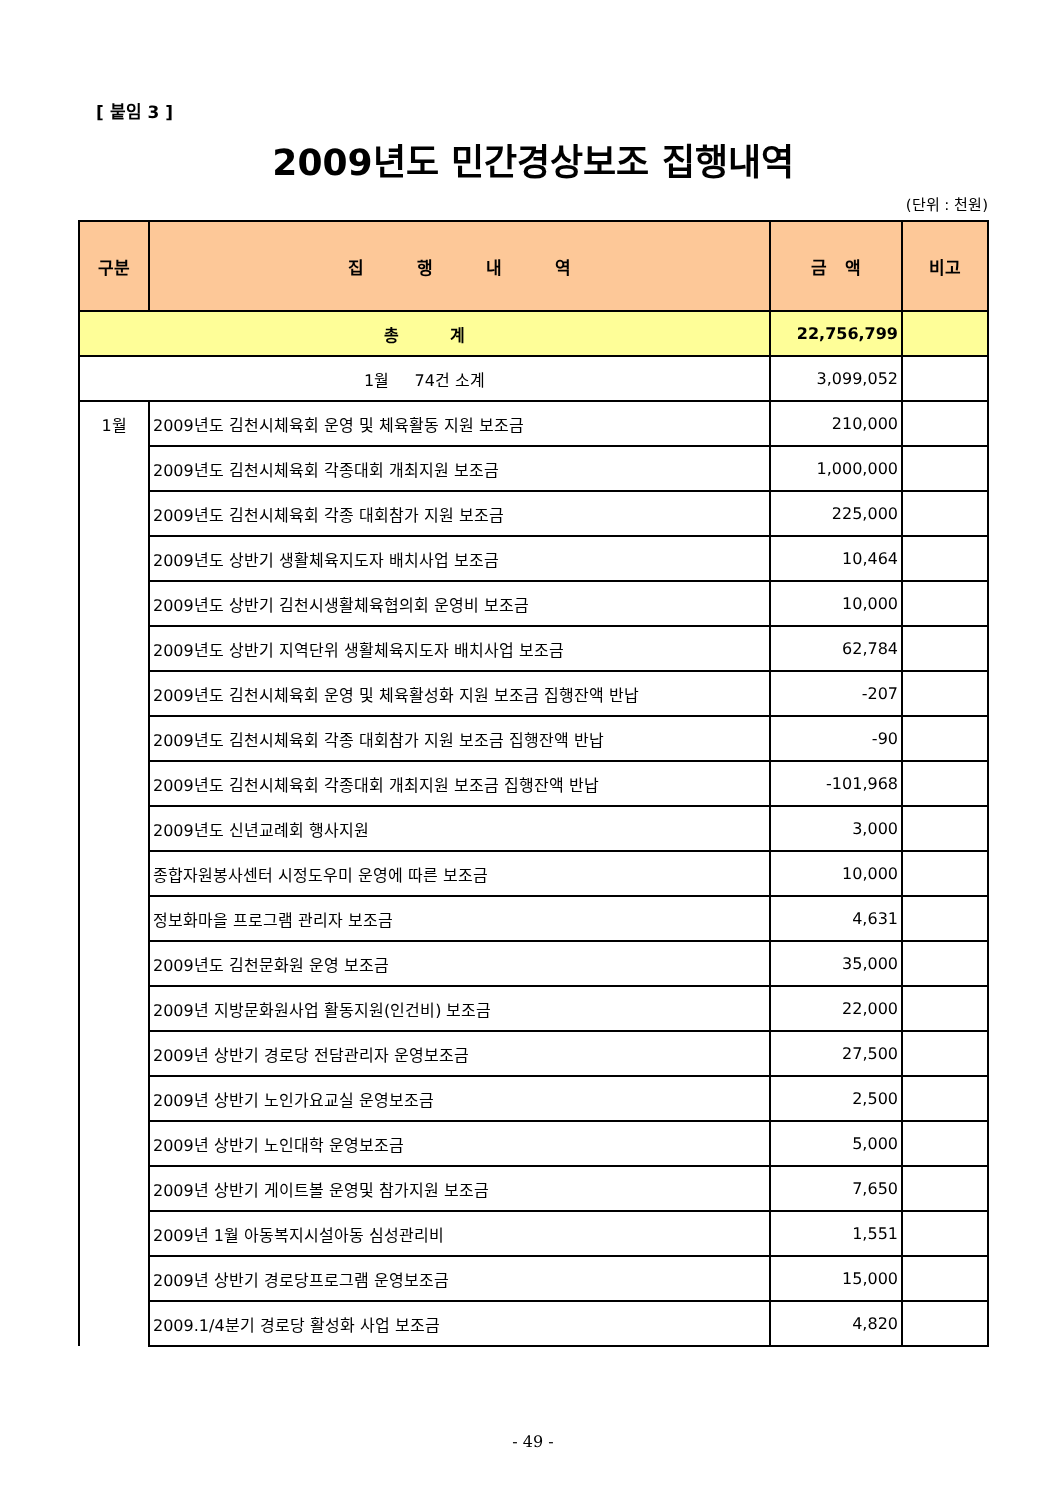[ 붙임 3 ]
2009년도 민간경상보조 집행내역
(단위 : 천원)
| 구분 | 집 행 내 역 | 금 액 | 비고 |
| --- | --- | --- | --- |
| 총 계 | | 22,756,799 | |
| 1월 74건 소계 | | 3,099,052 | |
| 1월 | 2009년도 김천시체육회 운영 및 체육활동 지원 보조금 | 210,000 | |
| | 2009년도 김천시체육회 각종대회 개최지원 보조금 | 1,000,000 | |
| | 2009년도 김천시체육회 각종 대회참가 지원 보조금 | 225,000 | |
| | 2009년도 상반기 생활체육지도자 배치사업 보조금 | 10,464 | |
| | 2009년도 상반기 김천시생활체육협의회 운영비 보조금 | 10,000 | |
| | 2009년도 상반기 지역단위 생활체육지도자 배치사업 보조금 | 62,784 | |
| | 2009년도 김천시체육회 운영 및 체육활성화 지원 보조금 집행잔액 반납 | -207 | |
| | 2009년도 김천시체육회 각종 대회참가 지원 보조금 집행잔액 반납 | -90 | |
| | 2009년도 김천시체육회 각종대회 개최지원 보조금 집행잔액 반납 | -101,968 | |
| | 2009년도 신년교례회 행사지원 | 3,000 | |
| | 종합자원봉사센터 시정도우미 운영에 따른 보조금 | 10,000 | |
| | 정보화마을 프로그램 관리자 보조금 | 4,631 | |
| | 2009년도 김천문화원 운영 보조금 | 35,000 | |
| | 2009년 지방문화원사업 활동지원(인건비) 보조금 | 22,000 | |
| | 2009년 상반기 경로당 전담관리자 운영보조금 | 27,500 | |
| | 2009년 상반기 노인가요교실 운영보조금 | 2,500 | |
| | 2009년 상반기 노인대학 운영보조금 | 5,000 | |
| | 2009년 상반기 게이트볼 운영및 참가지원 보조금 | 7,650 | |
| | 2009년 1월 아동복지시설아동 심성관리비 | 1,551 | |
| | 2009년 상반기 경로당프로그램 운영보조금 | 15,000 | |
| | 2009.1/4분기 경로당 활성화 사업 보조금 | 4,820 | |
- 49 -